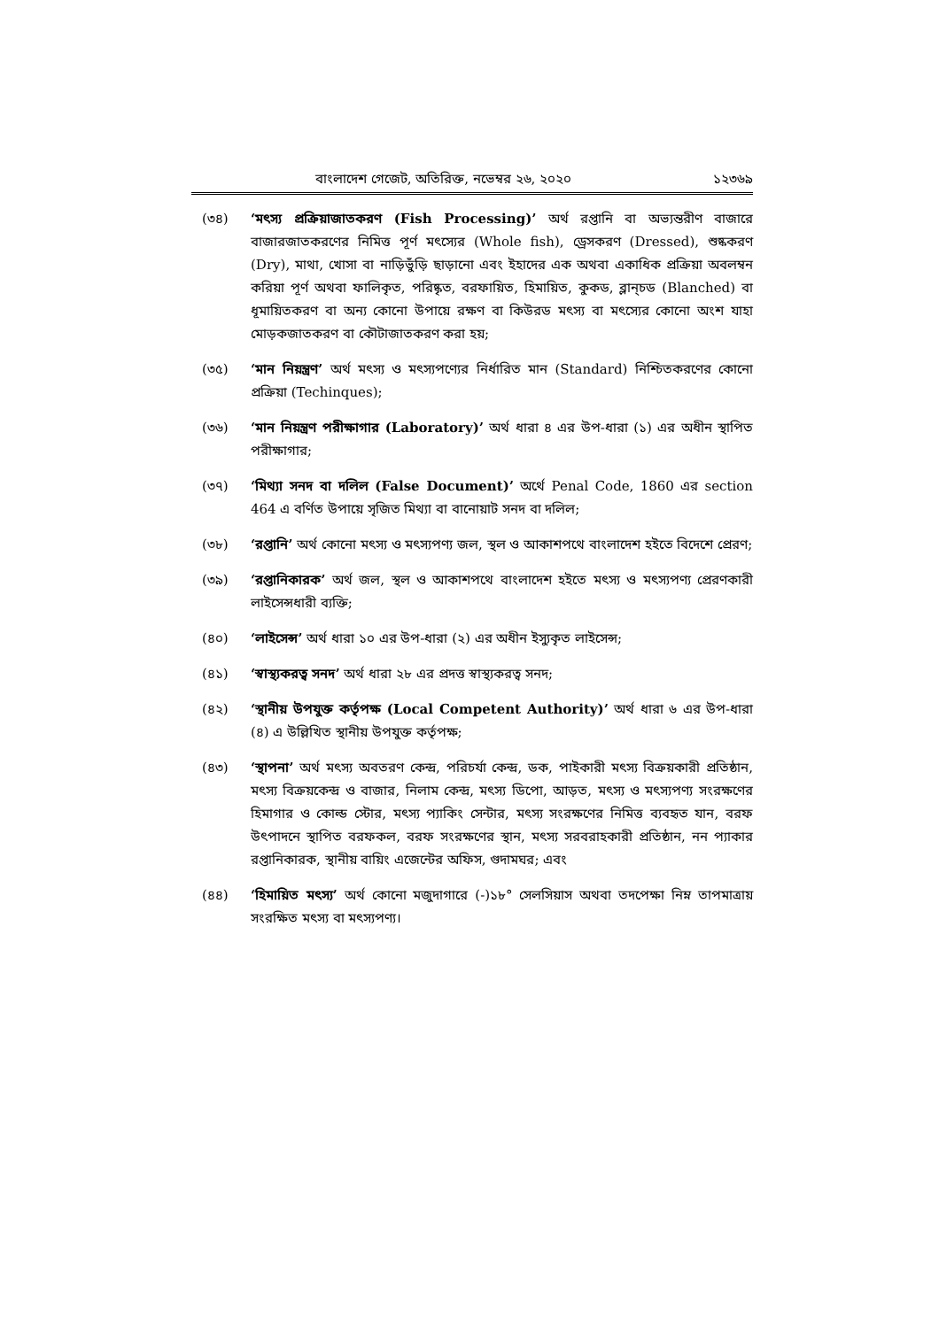বাংলাদেশ গেজেট, অতিরিক্ত, নভেম্বর ২৬, ২০২০ ১২৩৬৯
(৩৪) ‘মৎস্য প্রক্রিয়াজাতকরণ (Fish Processing)’ অর্থ রপ্তানি বা অভ্যন্তরীণ বাজারে বাজারজাতকরণের নিমিত্ত পূর্ণ মৎস্যের (Whole fish), ড্রেসকরণ (Dressed), শুষ্ককরণ (Dry), মাথা, খোসা বা নাড়িভুঁড়ি ছাড়ানো এবং ইহাদের এক অথবা একাধিক প্রক্রিয়া অবলম্বন করিয়া পূর্ণ অথবা ফালিকৃত, পরিষ্কৃত, বরফায়িত, হিমায়িত, কুকড, ব্লান্চড (Blanched) বা ধূমায়িতকরণ বা অন্য কোনো উপায়ে রক্ষণ বা কিউরড মৎস্য বা মৎস্যের কোনো অংশ যাহা মোড়কজাতকরণ বা কৌটাজাতকরণ করা হয়;
(৩৫) ‘মান নিয়ন্ত্রণ’ অর্থ মৎস্য ও মৎস্যপণ্যের নির্ধারিত মান (Standard) নিশ্চিতকরণের কোনো প্রক্রিয়া (Techinques);
(৩৬) ‘মান নিয়ন্ত্রণ পরীক্ষাগার (Laboratory)’ অর্থ ধারা ৪ এর উপ-ধারা (১) এর অধীন স্থাপিত পরীক্ষাগার;
(৩৭) ‘মিথ্যা সনদ বা দলিল (False Document)’ অর্থে Penal Code, 1860 এর section 464 এ বর্ণিত উপায়ে সৃজিত মিথ্যা বা বানোয়াট সনদ বা দলিল;
(৩৮) ‘রপ্তানি’ অর্থ কোনো মৎস্য ও মৎস্যপণ্য জল, স্থল ও আকাশপথে বাংলাদেশ হইতে বিদেশে প্রেরণ;
(৩৯) ‘রপ্তানিকারক’ অর্থ জল, স্থল ও আকাশপথে বাংলাদেশ হইতে মৎস্য ও মৎস্যপণ্য প্রেরণকারী লাইসেন্সধারী ব্যক্তি;
(৪০) ‘লাইসেন্স’ অর্থ ধারা ১০ এর উপ-ধারা (২) এর অধীন ইস্যুকৃত লাইসেন্স;
(৪১) ‘স্বাস্থ্যকরত্ব সনদ’ অর্থ ধারা ২৮ এর প্রদত্ত স্বাস্থ্যকরত্ব সনদ;
(৪২) ‘স্থানীয় উপযুক্ত কর্তৃপক্ষ (Local Competent Authority)’ অর্থ ধারা ৬ এর উপ-ধারা (৪) এ উল্লিখিত স্থানীয় উপযুক্ত কর্তৃপক্ষ;
(৪৩) ‘স্থাপনা’ অর্থ মৎস্য অবতরণ কেন্দ্র, পরিচর্যা কেন্দ্র, ডক, পাইকারী মৎস্য বিক্রয়কারী প্রতিষ্ঠান, মৎস্য বিক্রয়কেন্দ্র ও বাজার, নিলাম কেন্দ্র, মৎস্য ডিপো, আড়ত, মৎস্য ও মৎস্যপণ্য সংরক্ষণের হিমাগার ও কোল্ড স্টোর, মৎস্য প্যাকিং সেন্টার, মৎস্য সংরক্ষণের নিমিত্ত ব্যবহৃত যান, বরফ উৎপাদনে স্থাপিত বরফকল, বরফ সংরক্ষণের স্থান, মৎস্য সরবরাহকারী প্রতিষ্ঠান, নন প্যাকার রপ্তানিকারক, স্থানীয় বায়িং এজেন্টের অফিস, গুদামঘর; এবং
(৪৪) ‘হিমায়িত মৎস্য’ অর্থ কোনো মজুদাগারে (-)১৮° সেলসিয়াস অথবা তদপেক্ষা নিম্ন তাপমাত্রায় সংরক্ষিত মৎস্য বা মৎস্যপণ্য।